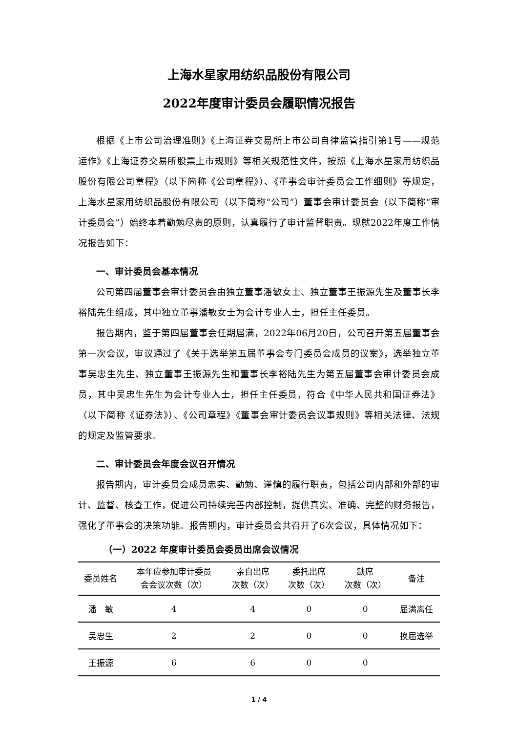上海水星家用纺织品股份有限公司
2022年度审计委员会履职情况报告
根据《上市公司治理准则》《上海证券交易所上市公司自律监管指引第1号——规范运作》《上海证券交易所股票上市规则》等相关规范性文件，按照《上海水星家用纺织品股份有限公司章程》（以下简称《公司章程》）、《董事会审计委员会工作细则》等规定，上海水星家用纺织品股份有限公司（以下简称“公司”）董事会审计委员会（以下简称“审计委员会”）始终本着勤勉尽责的原则，认真履行了审计监督职责。现就2022年度工作情况报告如下：
一、审计委员会基本情况
公司第四届董事会审计委员会由独立董事潘敏女士、独立董事王振源先生及董事长李裕陆先生组成，其中独立董事潘敏女士为会计专业人士，担任主任委员。
报告期内，鉴于第四届董事会任期届满，2022年06月20日，公司召开第五届董事会第一次会议，审议通过了《关于选举第五届董事会专门委员会成员的议案》，选举独立董事吴忠生先生、独立董事王振源先生和董事长李裕陆先生为第五届董事会审计委员会成员，其中吴忠生先生为会计专业人士，担任主任委员，符合《中华人民共和国证券法》（以下简称《证券法》）、《公司章程》《董事会审计委员会议事规则》等相关法律、法规的规定及监管要求。
二、审计委员会年度会议召开情况
报告期内，审计委员会成员忠实、勤勉、谨慎的履行职责，包括公司内部和外部的审计、监督、核查工作，促进公司持续完善内部控制，提供真实、准确、完整的财务报告，强化了董事会的决策功能。报告期内，审计委员会共召开了6次会议，具体情况如下：
（一）2022 年度审计委员会委员出席会议情况
| 委员姓名 | 本年应参加审计委员 会会议次数（次） | 亲自出席 次数（次） | 委托出席 次数（次） | 缺席 次数（次） | 备注 |
| --- | --- | --- | --- | --- | --- |
| 潘 敏 | 4 | 4 | 0 | 0 | 届满离任 |
| 吴忠生 | 2 | 2 | 0 | 0 | 换届选举 |
| 王振源 | 6 | 6 | 0 | 0 | |
1 / 4